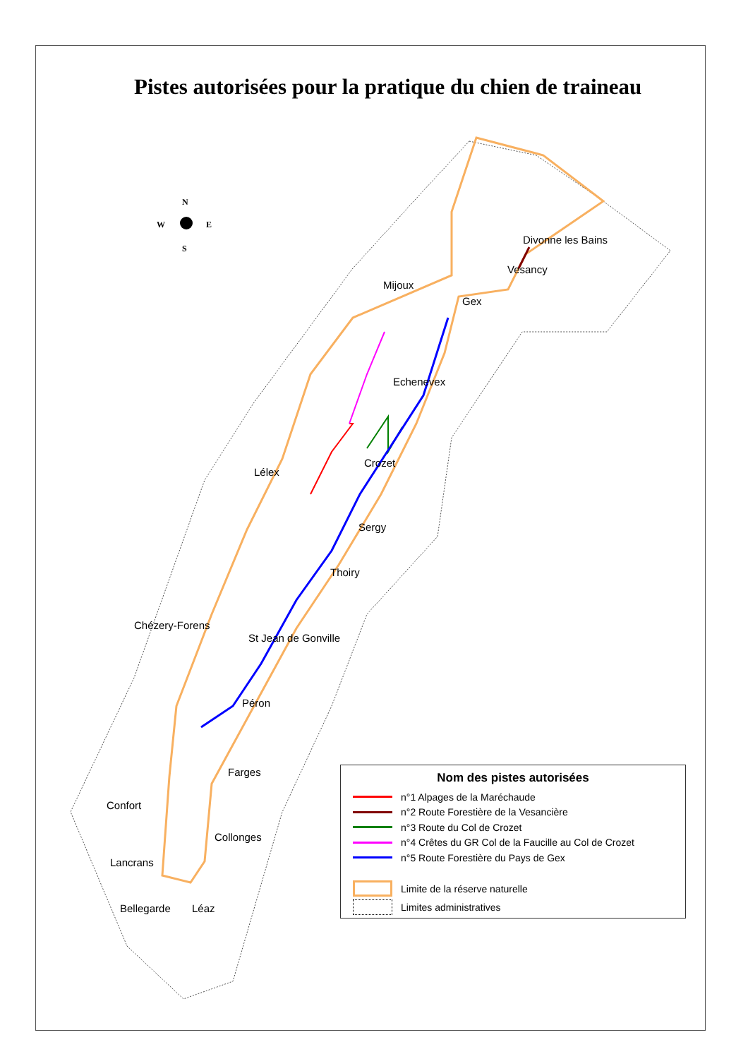Pistes autorisées pour la pratique du chien de traineau
N
W
E
S
Divonne les Bains
Vesancy
Mijoux
Gex
Echenevex
Crozet
Lélex
Sergy
Thoiry
Chézery-Forens
St Jean de Gonville
Péron
Farges
Confort
Collonges
Lancrans
Bellegarde Léaz
Nom des pistes autorisées
n°1 Alpages de la Maréchaude
n°2 Route Forestière de la Vesancière
n°3 Route du Col de Crozet
n°4 Crêtes du GR Col de la Faucille au Col de Crozet
n°5 Route Forestière du Pays de Gex
Limite de la réserve naturelle
Limites administratives